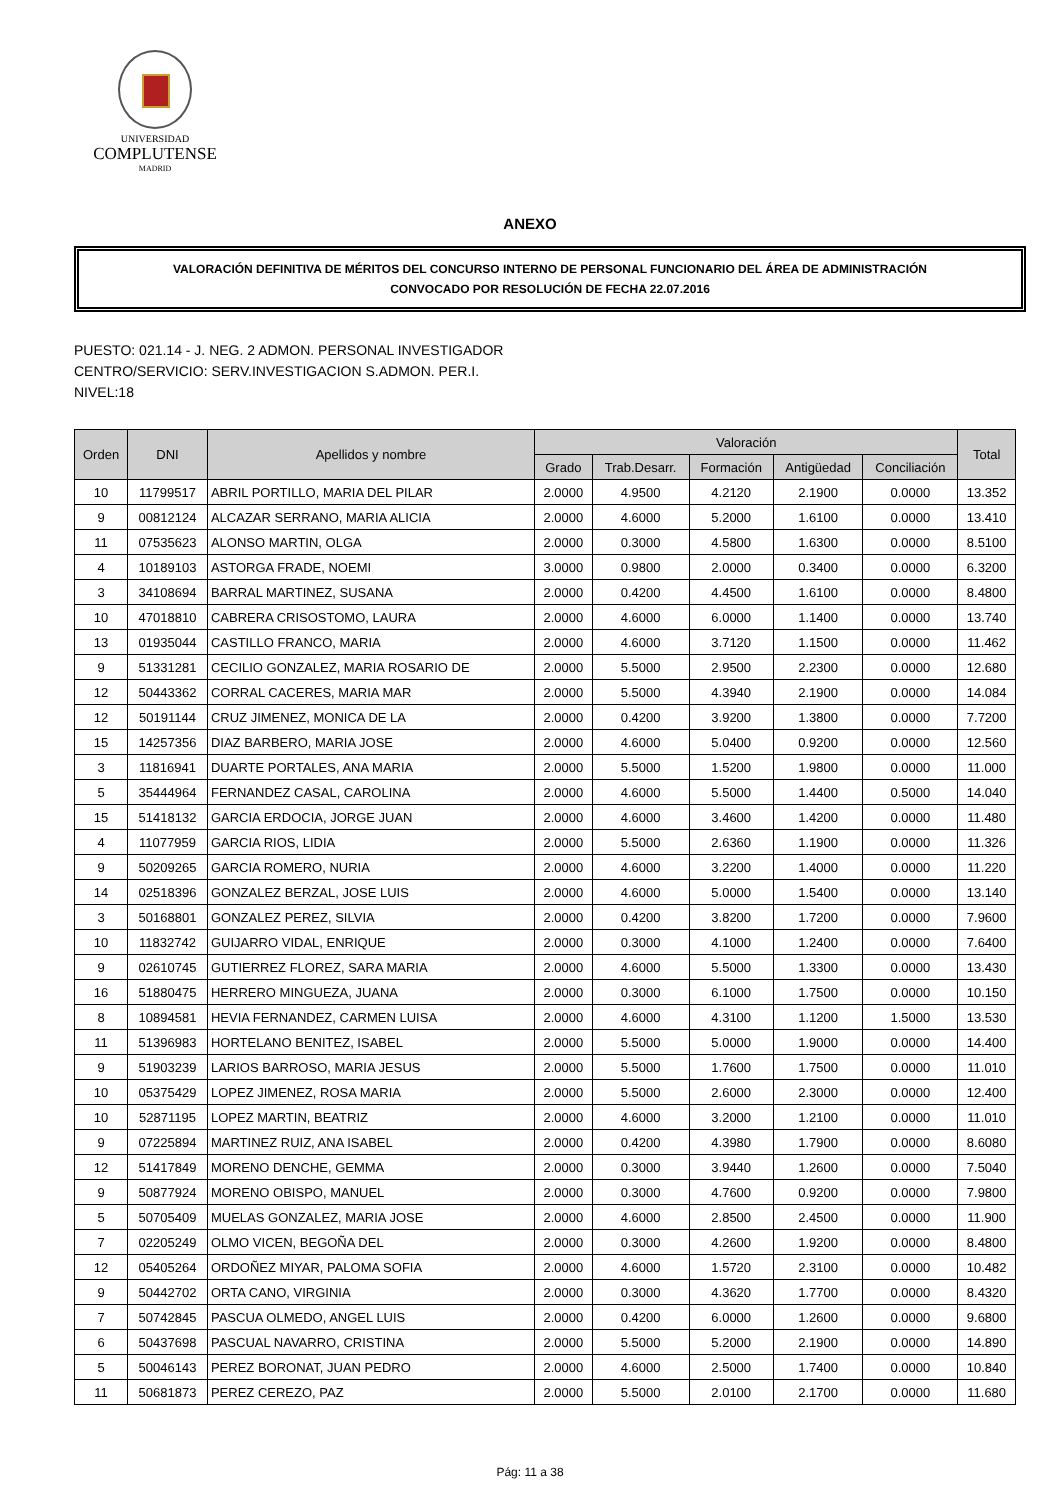UNIVERSIDAD
COMPLUTENSE
MADRID
ANEXO
VALORACIÓN DEFINITIVA DE MÉRITOS DEL CONCURSO INTERNO DE PERSONAL FUNCIONARIO DEL ÁREA DE ADMINISTRACIÓN
CONVOCADO POR RESOLUCIÓN DE FECHA 22.07.2016
PUESTO: 021.14 - J. NEG. 2 ADMON. PERSONAL INVESTIGADOR
CENTRO/SERVICIO: SERV.INVESTIGACION S.ADMON. PER.I.
NIVEL:18
| Orden | DNI | Apellidos y nombre | Valoración | | | | | Total |
| --- | --- | --- | --- | --- | --- | --- | --- | --- |
| | | | Grado | Trab.Desarr. | Formación | Antigüedad | Conciliación | |
| 10 | 11799517 | ABRIL PORTILLO, MARIA DEL PILAR | 2.0000 | 4.9500 | 4.2120 | 2.1900 | 0.0000 | 13.352 |
| 9 | 00812124 | ALCAZAR SERRANO, MARIA ALICIA | 2.0000 | 4.6000 | 5.2000 | 1.6100 | 0.0000 | 13.410 |
| 11 | 07535623 | ALONSO MARTIN, OLGA | 2.0000 | 0.3000 | 4.5800 | 1.6300 | 0.0000 | 8.5100 |
| 4 | 10189103 | ASTORGA FRADE, NOEMI | 3.0000 | 0.9800 | 2.0000 | 0.3400 | 0.0000 | 6.3200 |
| 3 | 34108694 | BARRAL MARTINEZ, SUSANA | 2.0000 | 0.4200 | 4.4500 | 1.6100 | 0.0000 | 8.4800 |
| 10 | 47018810 | CABRERA CRISOSTOMO, LAURA | 2.0000 | 4.6000 | 6.0000 | 1.1400 | 0.0000 | 13.740 |
| 13 | 01935044 | CASTILLO FRANCO, MARIA | 2.0000 | 4.6000 | 3.7120 | 1.1500 | 0.0000 | 11.462 |
| 9 | 51331281 | CECILIO GONZALEZ, MARIA ROSARIO DE | 2.0000 | 5.5000 | 2.9500 | 2.2300 | 0.0000 | 12.680 |
| 12 | 50443362 | CORRAL CACERES, MARIA MAR | 2.0000 | 5.5000 | 4.3940 | 2.1900 | 0.0000 | 14.084 |
| 12 | 50191144 | CRUZ JIMENEZ, MONICA DE LA | 2.0000 | 0.4200 | 3.9200 | 1.3800 | 0.0000 | 7.7200 |
| 15 | 14257356 | DIAZ BARBERO, MARIA JOSE | 2.0000 | 4.6000 | 5.0400 | 0.9200 | 0.0000 | 12.560 |
| 3 | 11816941 | DUARTE PORTALES, ANA MARIA | 2.0000 | 5.5000 | 1.5200 | 1.9800 | 0.0000 | 11.000 |
| 5 | 35444964 | FERNANDEZ CASAL, CAROLINA | 2.0000 | 4.6000 | 5.5000 | 1.4400 | 0.5000 | 14.040 |
| 15 | 51418132 | GARCIA ERDOCIA, JORGE JUAN | 2.0000 | 4.6000 | 3.4600 | 1.4200 | 0.0000 | 11.480 |
| 4 | 11077959 | GARCIA RIOS, LIDIA | 2.0000 | 5.5000 | 2.6360 | 1.1900 | 0.0000 | 11.326 |
| 9 | 50209265 | GARCIA ROMERO, NURIA | 2.0000 | 4.6000 | 3.2200 | 1.4000 | 0.0000 | 11.220 |
| 14 | 02518396 | GONZALEZ BERZAL, JOSE LUIS | 2.0000 | 4.6000 | 5.0000 | 1.5400 | 0.0000 | 13.140 |
| 3 | 50168801 | GONZALEZ PEREZ, SILVIA | 2.0000 | 0.4200 | 3.8200 | 1.7200 | 0.0000 | 7.9600 |
| 10 | 11832742 | GUIJARRO VIDAL, ENRIQUE | 2.0000 | 0.3000 | 4.1000 | 1.2400 | 0.0000 | 7.6400 |
| 9 | 02610745 | GUTIERREZ FLOREZ, SARA MARIA | 2.0000 | 4.6000 | 5.5000 | 1.3300 | 0.0000 | 13.430 |
| 16 | 51880475 | HERRERO MINGUEZA, JUANA | 2.0000 | 0.3000 | 6.1000 | 1.7500 | 0.0000 | 10.150 |
| 8 | 10894581 | HEVIA FERNANDEZ, CARMEN LUISA | 2.0000 | 4.6000 | 4.3100 | 1.1200 | 1.5000 | 13.530 |
| 11 | 51396983 | HORTELANO BENITEZ, ISABEL | 2.0000 | 5.5000 | 5.0000 | 1.9000 | 0.0000 | 14.400 |
| 9 | 51903239 | LARIOS BARROSO, MARIA JESUS | 2.0000 | 5.5000 | 1.7600 | 1.7500 | 0.0000 | 11.010 |
| 10 | 05375429 | LOPEZ JIMENEZ, ROSA MARIA | 2.0000 | 5.5000 | 2.6000 | 2.3000 | 0.0000 | 12.400 |
| 10 | 52871195 | LOPEZ MARTIN, BEATRIZ | 2.0000 | 4.6000 | 3.2000 | 1.2100 | 0.0000 | 11.010 |
| 9 | 07225894 | MARTINEZ RUIZ, ANA ISABEL | 2.0000 | 0.4200 | 4.3980 | 1.7900 | 0.0000 | 8.6080 |
| 12 | 51417849 | MORENO DENCHE, GEMMA | 2.0000 | 0.3000 | 3.9440 | 1.2600 | 0.0000 | 7.5040 |
| 9 | 50877924 | MORENO OBISPO, MANUEL | 2.0000 | 0.3000 | 4.7600 | 0.9200 | 0.0000 | 7.9800 |
| 5 | 50705409 | MUELAS GONZALEZ, MARIA JOSE | 2.0000 | 4.6000 | 2.8500 | 2.4500 | 0.0000 | 11.900 |
| 7 | 02205249 | OLMO VICEN, BEGOÑA DEL | 2.0000 | 0.3000 | 4.2600 | 1.9200 | 0.0000 | 8.4800 |
| 12 | 05405264 | ORDOÑEZ MIYAR, PALOMA SOFIA | 2.0000 | 4.6000 | 1.5720 | 2.3100 | 0.0000 | 10.482 |
| 9 | 50442702 | ORTA CANO, VIRGINIA | 2.0000 | 0.3000 | 4.3620 | 1.7700 | 0.0000 | 8.4320 |
| 7 | 50742845 | PASCUA OLMEDO, ANGEL LUIS | 2.0000 | 0.4200 | 6.0000 | 1.2600 | 0.0000 | 9.6800 |
| 6 | 50437698 | PASCUAL NAVARRO, CRISTINA | 2.0000 | 5.5000 | 5.2000 | 2.1900 | 0.0000 | 14.890 |
| 5 | 50046143 | PEREZ BORONAT, JUAN PEDRO | 2.0000 | 4.6000 | 2.5000 | 1.7400 | 0.0000 | 10.840 |
| 11 | 50681873 | PEREZ CEREZO, PAZ | 2.0000 | 5.5000 | 2.0100 | 2.1700 | 0.0000 | 11.680 |
Pág: 11 a 38